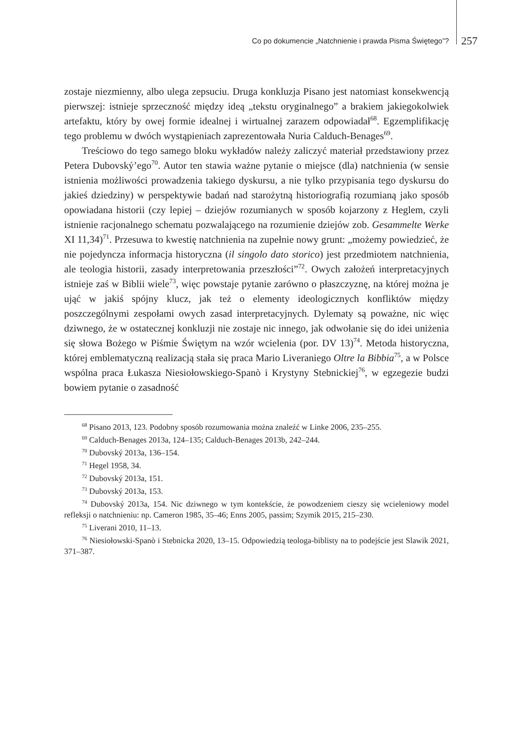Co po dokumencie „Natchnienie i prawda Pisma Świętego”? 257
zostaje niezmienny, albo ulega zepsuciu. Druga konkluzja Pisano jest natomiast konsekwencją pierwszej: istnieje sprzeczność między ideą „tekstu oryginalnego” a brakiem jakiegokolwiek artefaktu, który by owej formie idealnej i wirtualnej zarazem odpowiadał<sup>68</sup>. Egzemplifikację tego problemu w dwóch wystąpieniach zaprezentowała Nuria Calduch-Benages<sup>69</sup>.
Treściowo do tego samego bloku wykładów należy zaliczyć materiał przedstawiony przez Petera Dubovský’ego<sup>70</sup>. Autor ten stawia ważne pytanie o miejsce (dla) natchnienia (w sensie istnienia możliwości prowadzenia takiego dyskursu, a nie tylko przypisania tego dyskursu do jakieś dziedziny) w perspektywie badań nad starożytną historiografią rozumianą jako sposób opowiadana historii (czy lepiej – dziejów rozumianych w sposób kojarzony z Heglem, czyli istnienie racjonalnego schematu pozwalającego na rozumienie dziejów zob. Gesammelte Werke XI 11,34)<sup>71</sup>. Przesuwa to kwestię natchnienia na zupełnie nowy grunt: „możemy powiedzieć, że nie pojedyncza informacja historyczna (il singolo dato storico) jest przedmiotem natchnienia, ale teologia historii, zasady interpretowania przeszłości”<sup>72</sup>. Owych założeń interpretacyjnych istnieje zaś w Biblii wiele<sup>73</sup>, więc powstaje pytanie zarówno o płaszczyznę, na której można je ująć w jakiś spójny klucz, jak też o elementy ideologicznych konfliktów między poszczególnymi zespołami owych zasad interpretacyjnych. Dylematy są poważne, nic więc dziwnego, że w ostatecznej konkluzji nie zostaje nic innego, jak odwołanie się do idei uniżenia się słowa Bożego w Piśmie Świętym na wzór wcielenia (por. DV 13)<sup>74</sup>. Metoda historyczna, której emblematyczną realizacją stała się praca Mario Liveraniego Oltre la Bibbia<sup>75</sup>, a w Polsce wspólna praca Łukasza Niesiołowskiego-Spanò i Krystyny Stebnickiej<sup>76</sup>, w egzegezie budzi bowiem pytanie o zasadność
<sup>68</sup> Pisano 2013, 123. Podobny sposób rozumowania można znaleźć w Linke 2006, 235–255.
<sup>69</sup> Calduch-Benages 2013a, 124–135; Calduch-Benages 2013b, 242–244.
<sup>70</sup> Dubovský 2013a, 136–154.
<sup>71</sup> Hegel 1958, 34.
<sup>72</sup> Dubovský 2013a, 151.
<sup>73</sup> Dubovský 2013a, 153.
<sup>74</sup> Dubovský 2013a, 154. Nic dziwnego w tym kontekście, że powodzeniem cieszy się wcieleniowy model refleksji o natchnieniu: np. Cameron 1985, 35–46; Enns 2005, passim; Szymik 2015, 215–230.
<sup>75</sup> Liverani 2010, 11–13.
<sup>76</sup> Niesiołowski-Spanò i Stebnicka 2020, 13–15. Odpowiedzią teologa-biblisty na to podejście jest Slawik 2021, 371–387.